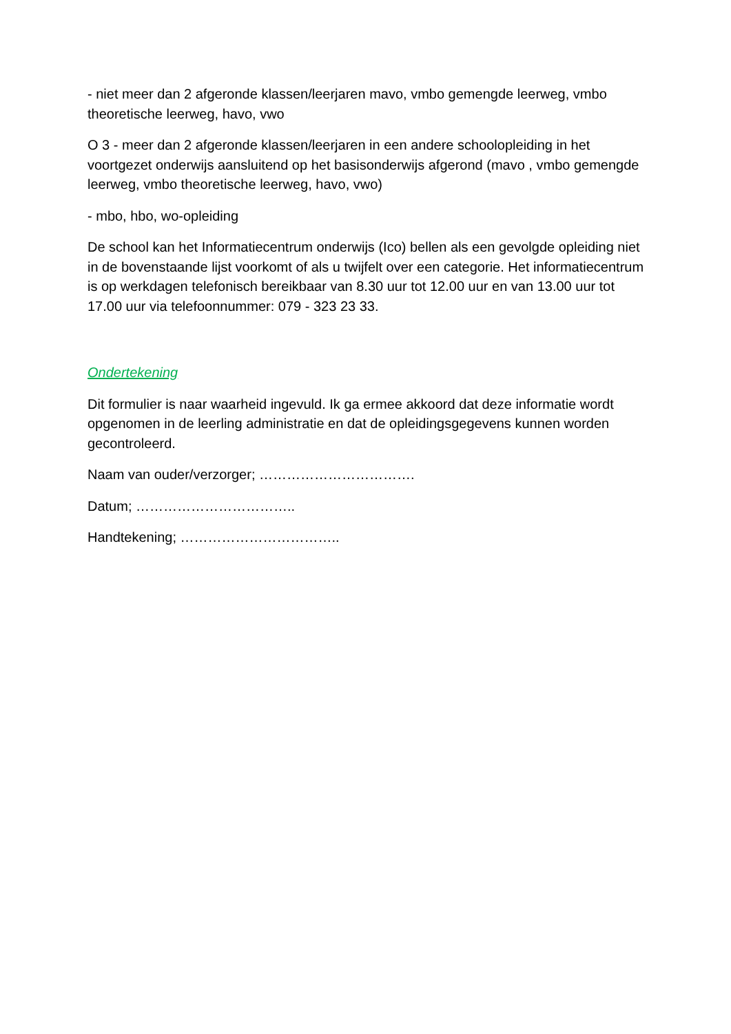- niet meer dan 2 afgeronde klassen/leerjaren mavo, vmbo gemengde leerweg, vmbo theoretische leerweg, havo, vwo
O 3 - meer dan 2 afgeronde klassen/leerjaren in een andere schoolopleiding in het voortgezet onderwijs aansluitend op het basisonderwijs afgerond (mavo , vmbo gemengde leerweg, vmbo theoretische leerweg, havo, vwo)
- mbo, hbo, wo-opleiding
De school kan het Informatiecentrum onderwijs (Ico) bellen als een gevolgde opleiding niet in de bovenstaande lijst voorkomt of als u twijfelt over een categorie. Het informatiecentrum is op werkdagen telefonisch bereikbaar van 8.30 uur tot 12.00 uur en van 13.00 uur tot 17.00 uur via telefoonnummer: 079 - 323 23 33.
Ondertekening
Dit formulier is naar waarheid ingevuld. Ik ga ermee akkoord dat deze informatie wordt opgenomen in de leerling administratie en dat de opleidingsgegevens kunnen worden gecontroleerd.
Naam van ouder/verzorger; …………………………….
Datum; ……………………………..
Handtekening; ……………………………..